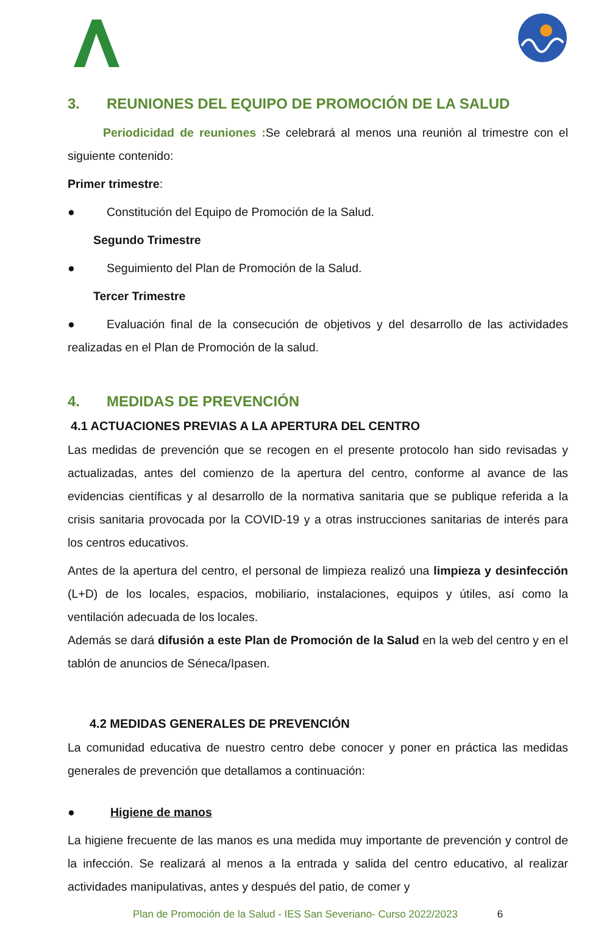3. REUNIONES DEL EQUIPO DE PROMOCIÓN DE LA SALUD
Periodicidad de reuniones : Se celebrará al menos una reunión al trimestre con el siguiente contenido:
Primer trimestre:
● Constitución del Equipo de Promoción de la Salud.
Segundo Trimestre
● Seguimiento del Plan de Promoción de la Salud.
Tercer Trimestre
● Evaluación final de la consecución de objetivos y del desarrollo de las actividades realizadas en el Plan de Promoción de la salud.
4. MEDIDAS DE PREVENCIÓN
4.1 ACTUACIONES PREVIAS A LA APERTURA DEL CENTRO
Las medidas de prevención que se recogen en el presente protocolo han sido revisadas y actualizadas, antes del comienzo de la apertura del centro, conforme al avance de las evidencias científicas y al desarrollo de la normativa sanitaria que se publique referida a la crisis sanitaria provocada por la COVID-19 y a otras instrucciones sanitarias de interés para los centros educativos.
Antes de la apertura del centro, el personal de limpieza realizó una limpieza y desinfección (L+D) de los locales, espacios, mobiliario, instalaciones, equipos y útiles, así como la ventilación adecuada de los locales.
Además se dará difusión a este Plan de Promoción de la Salud en la web del centro y en el tablón de anuncios de Séneca/Ipasen.
4.2 MEDIDAS GENERALES DE PREVENCIÓN
La comunidad educativa de nuestro centro debe conocer y poner en práctica las medidas generales de prevención que detallamos a continuación:
● Higiene de manos
La higiene frecuente de las manos es una medida muy importante de prevención y control de la infección. Se realizará al menos a la entrada y salida del centro educativo, al realizar actividades manipulativas, antes y después del patio, de comer y
Plan de Promoción de la Salud - IES San Severiano- Curso 2022/2023 6